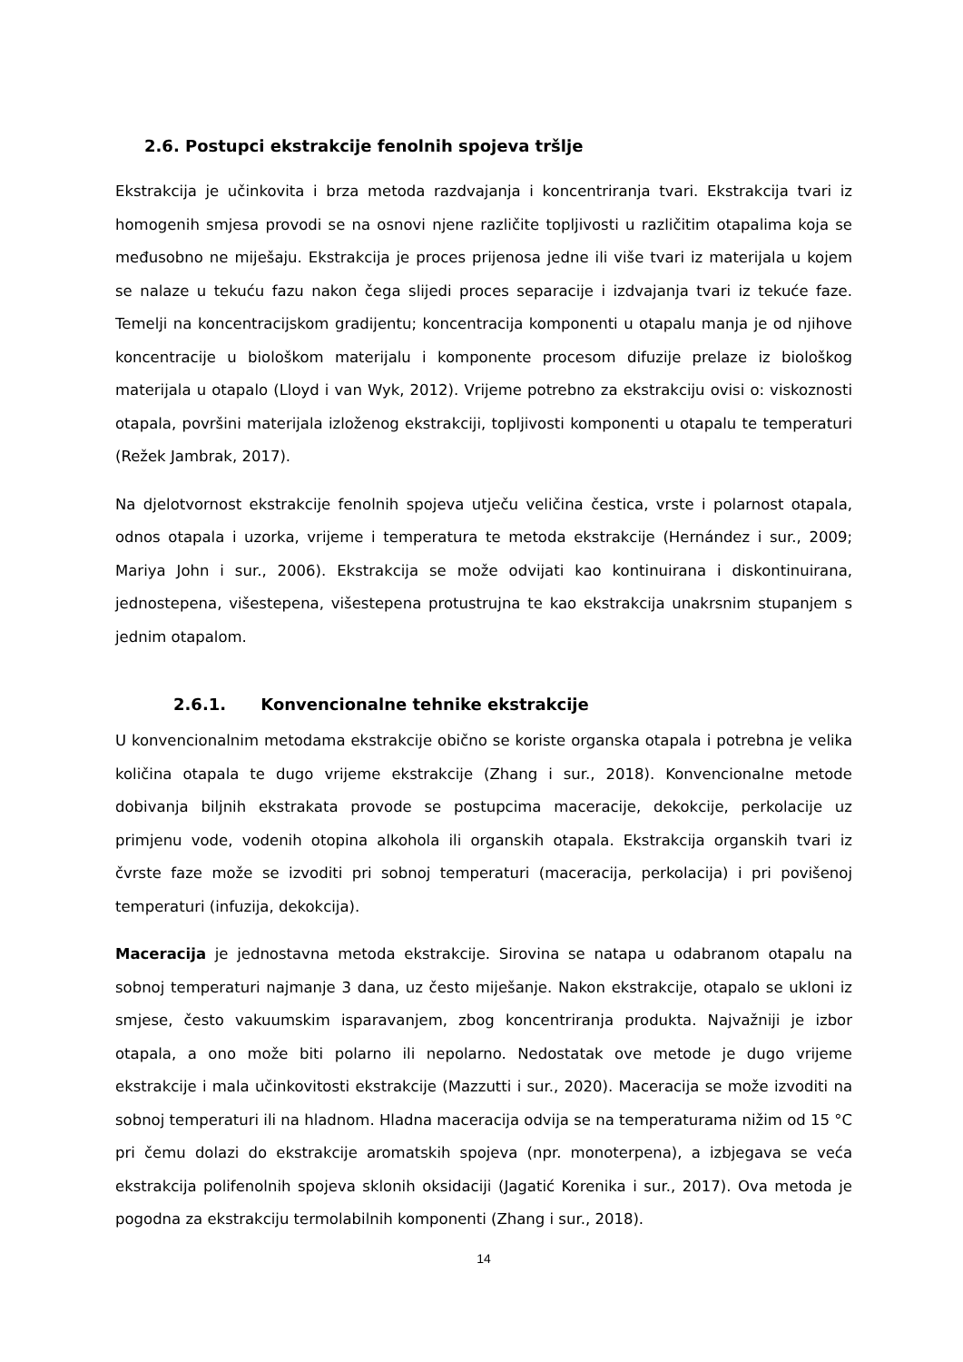2.6. Postupci ekstrakcije fenolnih spojeva tršlje
Ekstrakcija je učinkovita i brza metoda razdvajanja i koncentriranja tvari. Ekstrakcija tvari iz homogenih smjesa provodi se na osnovi njene različite topljivosti u različitim otapalima koja se međusobno ne miješaju. Ekstrakcija je proces prijenosa jedne ili više tvari iz materijala u kojem se nalaze u tekuću fazu nakon čega slijedi proces separacije i izdvajanja tvari iz tekuće faze. Temelji na koncentracijskom gradijentu; koncentracija komponenti u otapalu manja je od njihove koncentracije u biološkom materijalu i komponente procesom difuzije prelaze iz biološkog materijala u otapalo (Lloyd i van Wyk, 2012). Vrijeme potrebno za ekstrakciju ovisi o: viskoznosti otapala, površini materijala izloženog ekstrakciji, topljivosti komponenti u otapalu te temperaturi (Režek Jambrak, 2017).
Na djelotvornost ekstrakcije fenolnih spojeva utječu veličina čestica, vrste i polarnost otapala, odnos otapala i uzorka, vrijeme i temperatura te metoda ekstrakcije (Hernández i sur., 2009; Mariya John i sur., 2006). Ekstrakcija se može odvijati kao kontinuirana i diskontinuirana, jednostepena, višestepena, višestepena protustrujna te kao ekstrakcija unakrsnim stupanjem s jednim otapalom.
2.6.1. Konvencionalne tehnike ekstrakcije
U konvencionalnim metodama ekstrakcije obično se koriste organska otapala i potrebna je velika količina otapala te dugo vrijeme ekstrakcije (Zhang i sur., 2018). Konvencionalne metode dobivanja biljnih ekstrakata provode se postupcima maceracije, dekokcije, perkolacije uz primjenu vode, vodenih otopina alkohola ili organskih otapala. Ekstrakcija organskih tvari iz čvrste faze može se izvoditi pri sobnoj temperaturi (maceracija, perkolacija) i pri povišenoj temperaturi (infuzija, dekokcija).
Maceracija je jednostavna metoda ekstrakcije. Sirovina se natapa u odabranom otapalu na sobnoj temperaturi najmanje 3 dana, uz često miješanje. Nakon ekstrakcije, otapalo se ukloni iz smjese, često vakuumskim isparavanjem, zbog koncentriranja produkta. Najvažniji je izbor otapala, a ono može biti polarno ili nepolarno. Nedostatak ove metode je dugo vrijeme ekstrakcije i mala učinkovitosti ekstrakcije (Mazzutti i sur., 2020). Maceracija se može izvoditi na sobnoj temperaturi ili na hladnom. Hladna maceracija odvija se na temperaturama nižim od 15 °C pri čemu dolazi do ekstrakcije aromatskih spojeva (npr. monoterpena), a izbjegava se veća ekstrakcija polifenolnih spojeva sklonih oksidaciji (Jagatić Korenika i sur., 2017). Ova metoda je pogodna za ekstrakciju termolabilnih komponenti (Zhang i sur., 2018).
14